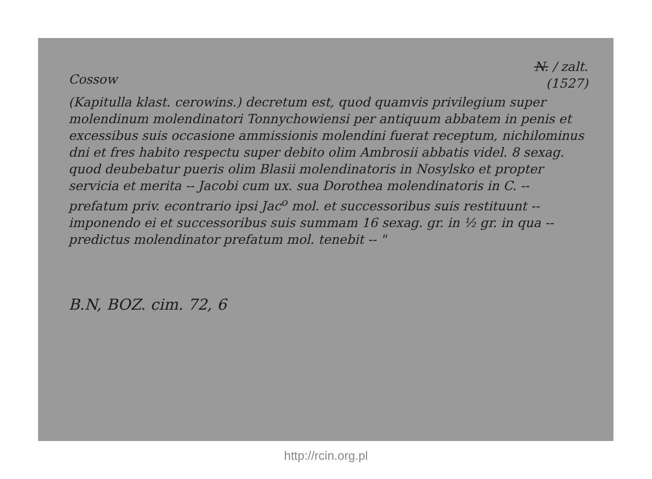Cossow
N. / zalt.
(1527)
(Kapitulla klast. cerowins.) decretum est, quod quamvis privilegium super molendinum molendinatori Tonnychowiensi per antiquum abbatem in penis et excessibus suis occasione ammissionis molendini fuerat receptum, nichilominus dni et fres habito respectu super debito olim Ambrosii abbatis videl. 8 sexag. quod deubebatur pueris olim Blasii molendinatoris in Nosylsko et propter servicia et merita -- Jacobi cum ux. sua Dorothea molendinatoris in C. -- prefatum priv. econtrario ipsi Jac<sup>o</sup> mol. et successoribus suis restituunt -- imponendo ei et successoribus suis summam 16 sexag. gr. in ½ gr. in qua -- predictus molendinator prefatum mol. tenebit -- "
B.N, BOZ. cim. 72, 6
http://rcin.org.pl